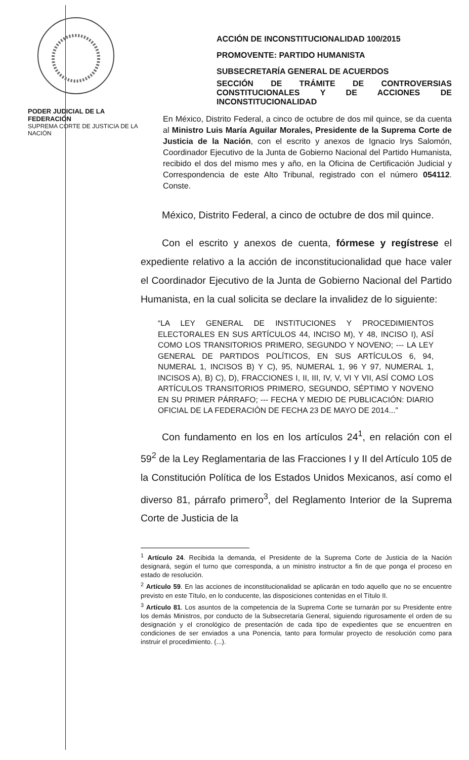PODER JUDICIAL DE LA FEDERACIÓN
SUPREMA CORTE DE JUSTICIA DE LA NACIÓN
ACCIÓN DE INCONSTITUCIONALIDAD 100/2015
PROMOVENTE: PARTIDO HUMANISTA
SUBSECRETARÍA GENERAL DE ACUERDOS
SECCIÓN DE TRÁMITE DE CONTROVERSIAS CONSTITUCIONALES Y DE ACCIONES DE INCONSTITUCIONALIDAD
En México, Distrito Federal, a cinco de octubre de dos mil quince, se da cuenta al Ministro Luis María Aguilar Morales, Presidente de la Suprema Corte de Justicia de la Nación, con el escrito y anexos de Ignacio Irys Salomón, Coordinador Ejecutivo de la Junta de Gobierno Nacional del Partido Humanista, recibido el dos del mismo mes y año, en la Oficina de Certificación Judicial y Correspondencia de este Alto Tribunal, registrado con el número 054112. Conste.
México, Distrito Federal, a cinco de octubre de dos mil quince.
Con el escrito y anexos de cuenta, fórmese y regístrese el expediente relativo a la acción de inconstitucionalidad que hace valer el Coordinador Ejecutivo de la Junta de Gobierno Nacional del Partido Humanista, en la cual solicita se declare la invalidez de lo siguiente:
“LA LEY GENERAL DE INSTITUCIONES Y PROCEDIMIENTOS ELECTORALES EN SUS ARTÍCULOS 44, INCISO M), Y 48, INCISO I), ASÍ COMO LOS TRANSITORIOS PRIMERO, SEGUNDO Y NOVENO; --- LA LEY GENERAL DE PARTIDOS POLÍTICOS, EN SUS ARTÍCULOS 6, 94, NUMERAL 1, INCISOS B) Y C), 95, NUMERAL 1, 96 Y 97, NUMERAL 1, INCISOS A), B) C), D), FRACCIONES I, II, III, IV, V, VI Y VII, ASÍ COMO LOS ARTÍCULOS TRANSITORIOS PRIMERO, SEGUNDO, SÉPTIMO Y NOVENO EN SU PRIMER PÁRRAFO; --- FECHA Y MEDIO DE PUBLICACIÓN: DIARIO OFICIAL DE LA FEDERACIÓN DE FECHA 23 DE MAYO DE 2014...”
Con fundamento en los en los artículos 24<sup>1</sup>, en relación con el 59<sup>2</sup> de la Ley Reglamentaria de las Fracciones I y II del Artículo 105 de la Constitución Política de los Estados Unidos Mexicanos, así como el diverso 81, párrafo primero<sup>3</sup>, del Reglamento Interior de la Suprema Corte de Justicia de la
<sup>1</sup> Artículo 24. Recibida la demanda, el Presidente de la Suprema Corte de Justicia de la Nación designará, según el turno que corresponda, a un ministro instructor a fin de que ponga el proceso en estado de resolución.
<sup>2</sup> Artículo 59. En las acciones de inconstitucionalidad se aplicarán en todo aquello que no se encuentre previsto en este Título, en lo conducente, las disposiciones contenidas en el Título II.
<sup>3</sup> Artículo 81. Los asuntos de la competencia de la Suprema Corte se turnarán por su Presidente entre los demás Ministros, por conducto de la Subsecretaría General, siguiendo rigurosamente el orden de su designación y el cronológico de presentación de cada tipo de expedientes que se encuentren en condiciones de ser enviados a una Ponencia, tanto para formular proyecto de resolución como para instruir el procedimiento. (...).